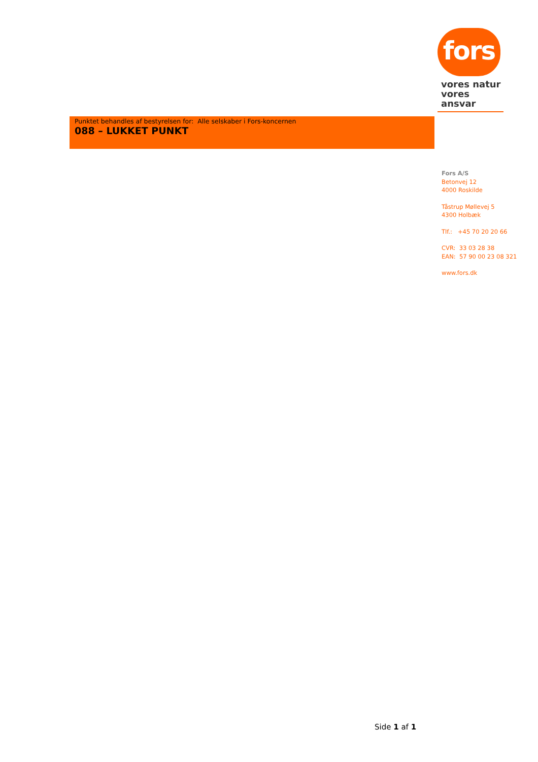fors
vores natur
vores ansvar
Punktet behandles af bestyrelsen for: Alle selskaber i Fors-koncernen
088 – LUKKET PUNKT
Fors A/S
Betonvej 12
4000 Roskilde
Tåstrup Møllevej 5
4300 Holbæk
Tlf.: +45 70 20 20 66
CVR: 33 03 28 38
EAN: 57 90 00 23 08 321
www.fors.dk
Side 1 af 1